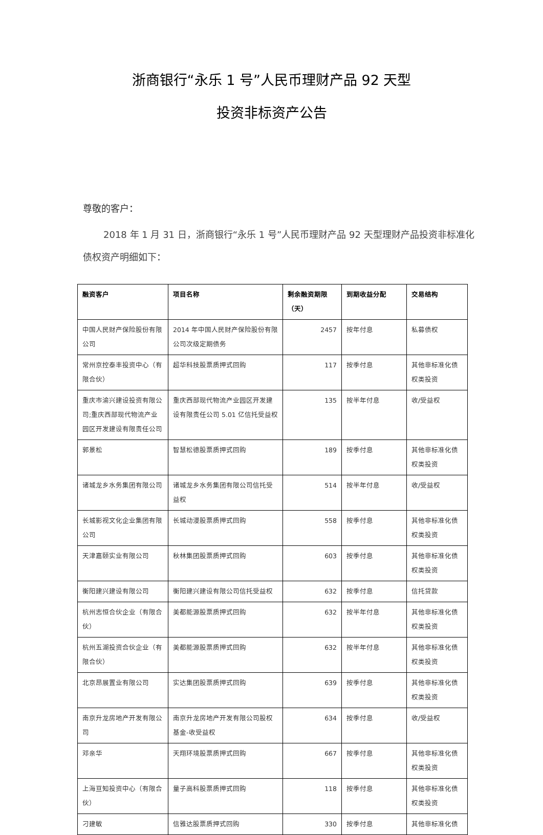浙商银行“永乐 1 号”人民币理财产品 92 天型
投资非标资产公告
尊敬的客户：
2018 年 1 月 31 日，浙商银行“永乐 1 号”人民币理财产品 92 天型理财产品投资非标准化债权资产明细如下：
| 融资客户 | 项目名称 | 剩余融资期限（天） | 到期收益分配 | 交易结构 |
| --- | --- | --- | --- | --- |
| 中国人民财产保险股份有限公司 | 2014 年中国人民财产保险股份有限公司次级定期债务 | 2457 | 按年付息 | 私募债权 |
| 常州京控泰丰投资中心（有限合伙） | 超华科技股票质押式回购 | 117 | 按季付息 | 其他非标准化债权类投资 |
| 重庆市渝兴建设投资有限公司;重庆西部现代物流产业园区开发建设有限责任公司 | 重庆西部现代物流产业园区开发建设有限责任公司 5.01 亿信托受益权 | 135 | 按半年付息 | 收/受益权 |
| 郭景松 | 智慧松德股票质押式回购 | 189 | 按季付息 | 其他非标准化债权类投资 |
| 诸城龙乡水务集团有限公司 | 诸城龙乡水务集团有限公司信托受益权 | 514 | 按半年付息 | 收/受益权 |
| 长城影视文化企业集团有限公司 | 长城动漫股票质押式回购 | 558 | 按季付息 | 其他非标准化债权类投资 |
| 天津嘉颐实业有限公司 | 秋林集团股票质押式回购 | 603 | 按季付息 | 其他非标准化债权类投资 |
| 衡阳建兴建设有限公司 | 衡阳建兴建设有限公司信托受益权 | 632 | 按季付息 | 信托贷款 |
| 杭州志恒合伙企业（有限合伙） | 美都能源股票质押式回购 | 632 | 按半年付息 | 其他非标准化债权类投资 |
| 杭州五湖投资合伙企业（有限合伙） | 美都能源股票质押式回购 | 632 | 按半年付息 | 其他非标准化债权类投资 |
| 北京昂展置业有限公司 | 实达集团股票质押式回购 | 639 | 按季付息 | 其他非标准化债权类投资 |
| 南京升龙房地产开发有限公司 | 南京升龙房地产开发有限公司股权基金-收受益权 | 634 | 按季付息 | 收/受益权 |
| 邓亲华 | 天翔环境股票质押式回购 | 667 | 按季付息 | 其他非标准化债权类投资 |
| 上海亘知投资中心（有限合伙） | 量子高科股票质押式回购 | 118 | 按季付息 | 其他非标准化债权类投资 |
| 刁建敏 | 信雅达股票质押式回购 | 330 | 按季付息 | 其他非标准化债 |